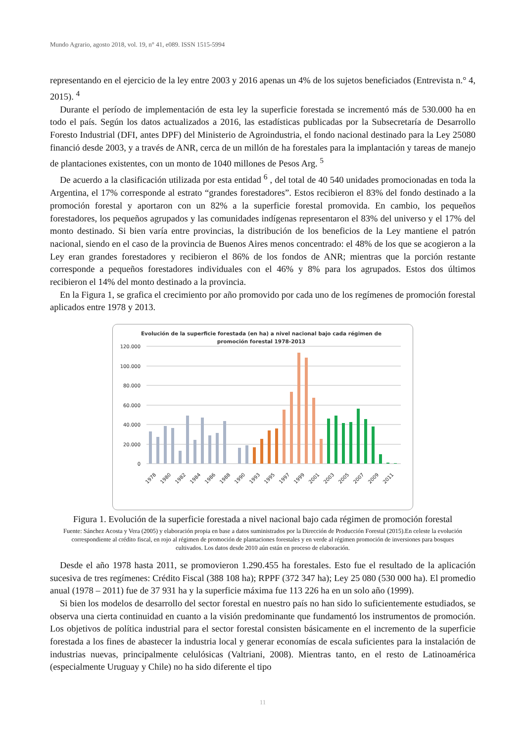Mundo Agrario, agosto 2018, vol. 19, n° 41, e089. ISSN 1515-5994
representando en el ejercicio de la ley entre 2003 y 2016 apenas un 4% de los sujetos beneficiados (Entrevista n.° 4, 2015). <sup>4</sup>
Durante el período de implementación de esta ley la superficie forestada se incrementó más de 530.000 ha en todo el país. Según los datos actualizados a 2016, las estadísticas publicadas por la Subsecretaría de Desarrollo Foresto Industrial (DFI, antes DPF) del Ministerio de Agroindustria, el fondo nacional destinado para la Ley 25080 financió desde 2003, y a través de ANR, cerca de un millón de ha forestales para la implantación y tareas de manejo de plantaciones existentes, con un monto de 1040 millones de Pesos Arg. <sup>5</sup>
De acuerdo a la clasificación utilizada por esta entidad <sup>6</sup> , del total de 40 540 unidades promocionadas en toda la Argentina, el 17% corresponde al estrato “grandes forestadores”. Estos recibieron el 83% del fondo destinado a la promoción forestal y aportaron con un 82% a la superficie forestal promovida. En cambio, los pequeños forestadores, los pequeños agrupados y las comunidades indígenas representaron el 83% del universo y el 17% del monto destinado. Si bien varía entre provincias, la distribución de los beneficios de la Ley mantiene el patrón nacional, siendo en el caso de la provincia de Buenos Aires menos concentrado: el 48% de los que se acogieron a la Ley eran grandes forestadores y recibieron el 86% de los fondos de ANR; mientras que la porción restante corresponde a pequeños forestadores individuales con el 46% y 8% para los agrupados. Estos dos últimos recibieron el 14% del monto destinado a la provincia.
En la Figura 1, se grafica el crecimiento por año promovido por cada uno de los regímenes de promoción forestal aplicados entre 1978 y 2013.
Evolución de la superficie forestada (en ha) a nivel nacional bajo cada régimen de
promoción forestal 1978-2013
120.000
100.000
80.000
60.000
40.000
20.000
0
1978
1980
1982
1984
1986
1988
1990
1993
1995
1997
1999
2001
2003
2005
2007
2009
2011
Figura 1. Evolución de la superficie forestada a nivel nacional bajo cada régimen de promoción forestal
Fuente: Sánchez Acosta y Vera (2005) y elaboración propia en base a datos suministrados por la Dirección de Producción Forestal (2015).En celeste la evolución correspondiente al crédito fiscal, en rojo al régimen de promoción de plantaciones forestales y en verde al régimen promoción de inversiones para bosques cultivados. Los datos desde 2010 aún están en proceso de elaboración.
Desde el año 1978 hasta 2011, se promovieron 1.290.455 ha forestales. Esto fue el resultado de la aplicación sucesiva de tres regímenes: Crédito Fiscal (388 108 ha); RPPF (372 347 ha); Ley 25 080 (530 000 ha). El promedio anual (1978 – 2011) fue de 37 931 ha y la superficie máxima fue 113 226 ha en un solo año (1999).
Si bien los modelos de desarrollo del sector forestal en nuestro país no han sido lo suficientemente estudiados, se observa una cierta continuidad en cuanto a la visión predominante que fundamentó los instrumentos de promoción. Los objetivos de política industrial para el sector forestal consisten básicamente en el incremento de la superficie forestada a los fines de abastecer la industria local y generar economías de escala suficientes para la instalación de industrias nuevas, principalmente celulósicas (Valtriani, 2008). Mientras tanto, en el resto de Latinoamérica (especialmente Uruguay y Chile) no ha sido diferente el tipo
11